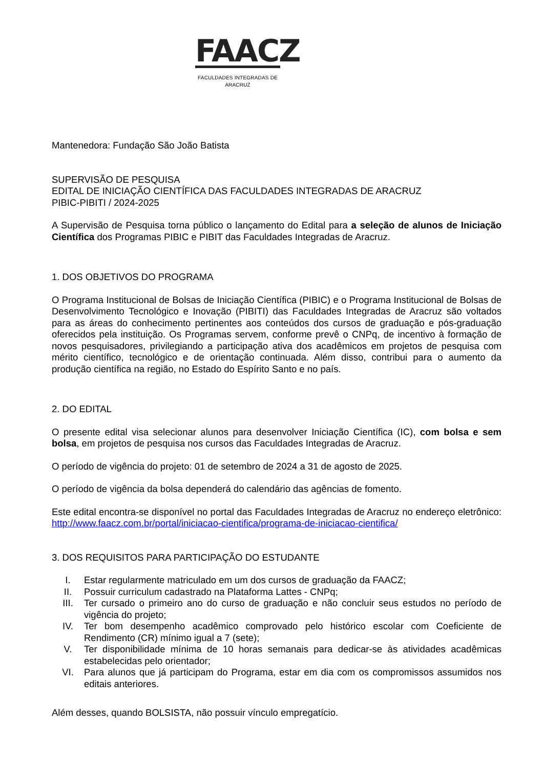FAACZ
FACULDADES INTEGRADAS DE ARACRUZ
Mantenedora: Fundação São João Batista
SUPERVISÃO DE PESQUISA
EDITAL DE INICIAÇÃO CIENTÍFICA DAS FACULDADES INTEGRADAS DE ARACRUZ
PIBIC-PIBITI / 2024-2025
A Supervisão de Pesquisa torna público o lançamento do Edital para a seleção de alunos de Iniciação Científica dos Programas PIBIC e PIBIT das Faculdades Integradas de Aracruz.
1. DOS OBJETIVOS DO PROGRAMA
O Programa Institucional de Bolsas de Iniciação Científica (PIBIC) e o Programa Institucional de Bolsas de Desenvolvimento Tecnológico e Inovação (PIBITI) das Faculdades Integradas de Aracruz são voltados para as áreas do conhecimento pertinentes aos conteúdos dos cursos de graduação e pós-graduação oferecidos pela instituição. Os Programas servem, conforme prevê o CNPq, de incentivo à formação de novos pesquisadores, privilegiando a participação ativa dos acadêmicos em projetos de pesquisa com mérito científico, tecnológico e de orientação continuada. Além disso, contribui para o aumento da produção científica na região, no Estado do Espírito Santo e no país.
2. DO EDITAL
O presente edital visa selecionar alunos para desenvolver Iniciação Científica (IC), com bolsa e sem bolsa, em projetos de pesquisa nos cursos das Faculdades Integradas de Aracruz.
O período de vigência do projeto: 01 de setembro de 2024 a 31 de agosto de 2025.
O período de vigência da bolsa dependerá do calendário das agências de fomento.
Este edital encontra-se disponível no portal das Faculdades Integradas de Aracruz no endereço eletrônico: http://www.faacz.com.br/portal/iniciacao-cientifica/programa-de-iniciacao-cientifica/
3. DOS REQUISITOS PARA PARTICIPAÇÃO DO ESTUDANTE
I. Estar regularmente matriculado em um dos cursos de graduação da FAACZ;
II. Possuir curriculum cadastrado na Plataforma Lattes - CNPq;
III. Ter cursado o primeiro ano do curso de graduação e não concluir seus estudos no período de vigência do projeto;
IV. Ter bom desempenho acadêmico comprovado pelo histórico escolar com Coeficiente de Rendimento (CR) mínimo igual a 7 (sete);
V. Ter disponibilidade mínima de 10 horas semanais para dedicar-se às atividades acadêmicas estabelecidas pelo orientador;
VI. Para alunos que já participam do Programa, estar em dia com os compromissos assumidos nos editais anteriores.
Além desses, quando BOLSISTA, não possuir vínculo empregatício.